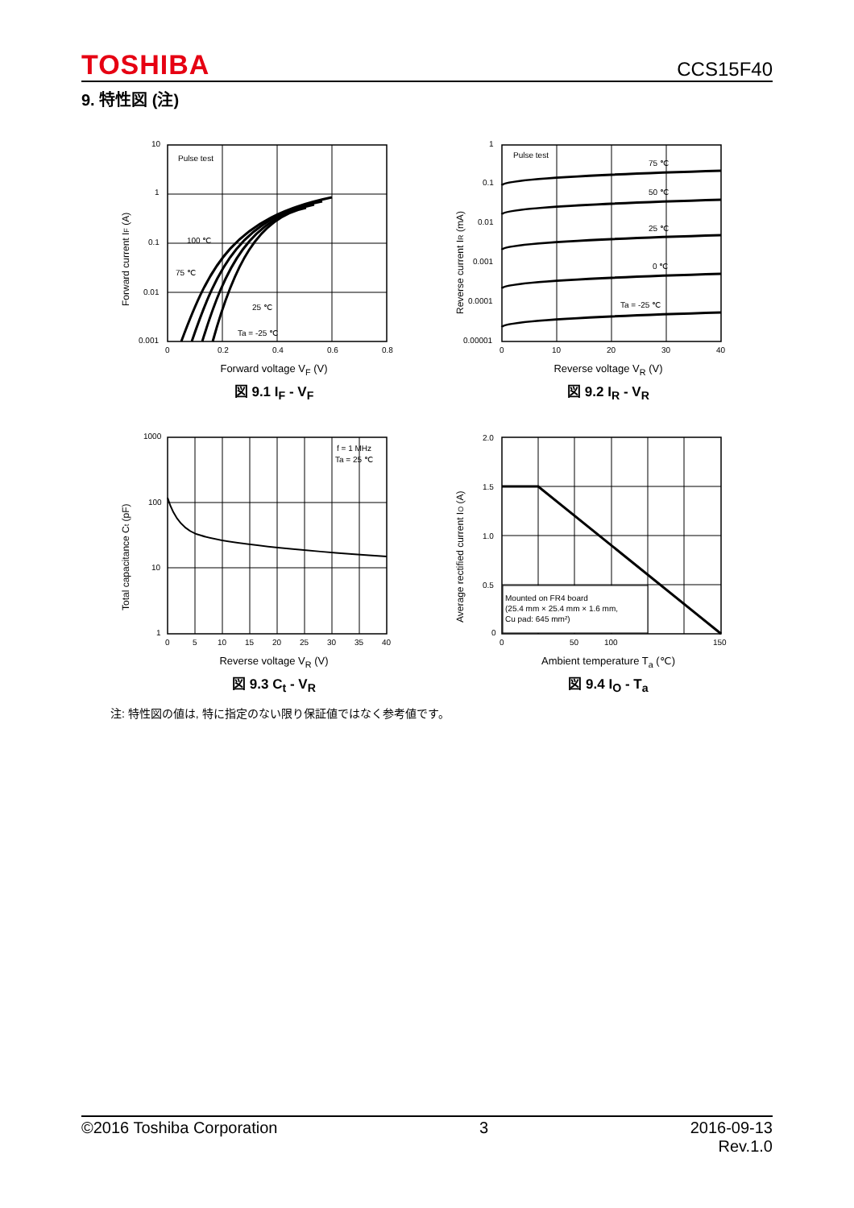TOSHIBA CCS15F40
9. 特性図 (注)
Forward current IF (A)
10
1
0.1
0.01
0.001
Pulse test
100 ℃
75 ℃
25 ℃
Ta = -25 ℃
0
0.2
0.4
0.6
0.8
Forward voltage V<sub>F</sub> (V)
図 9.1 I<sub>F</sub> - V<sub>F</sub>
Reverse current IR (mA)
1
0.1
0.01
0.001
0.0001
0.00001
Pulse test
75 ℃
50 ℃
25 ℃
0 ℃
Ta = -25 ℃
0
10
20
30
40
Reverse voltage V<sub>R</sub> (V)
図 9.2 I<sub>R</sub> - V<sub>R</sub>
Total capacitance Ct (pF)
1000
100
10
1
f = 1 MHz
Ta = 25 ℃
0
5
10
15
20
25
30
35
40
Reverse voltage V<sub>R</sub> (V)
図 9.3 C<sub>t</sub> - V<sub>R</sub>
Average rectified current IO (A)
2.0
1.5
1.0
0.5
0
Mounted on FR4 board
(25.4 mm × 25.4 mm × 1.6 mm,
Cu pad: 645 mm²)
0
50
100
150
Ambient temperature T<sub>a</sub> (℃)
図 9.4 I<sub>O</sub> - T<sub>a</sub>
注: 特性図の値は, 特に指定のない限り保証値ではなく参考値です。
©2016 Toshiba Corporation 3 2016-09-13
Rev.1.0